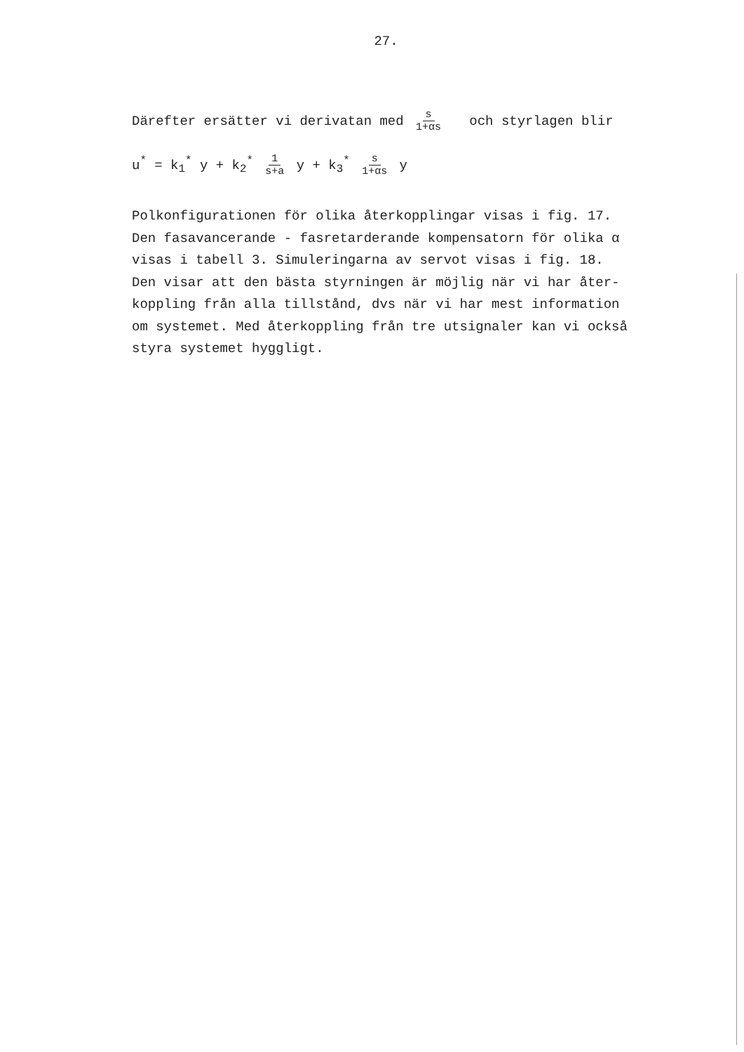27.
Därefter ersätter vi derivatan med s 1+αs och styrlagen blir
u<sup>*</sup> = k<sub>1</sub><sup>*</sup> y + k<sub>2</sub><sup>*</sup> 1 s+a y + k<sub>3</sub><sup>*</sup> s 1+αs y
Polkonfigurationen för olika återkopplingar visas i fig. 17.
Den fasavancerande - fasretarderande kompensatorn för olika α
visas i tabell 3. Simuleringarna av servot visas i fig. 18.
Den visar att den bästa styrningen är möjlig när vi har åter-
koppling från alla tillstånd, dvs när vi har mest information
om systemet. Med återkoppling från tre utsignaler kan vi också
styra systemet hyggligt.